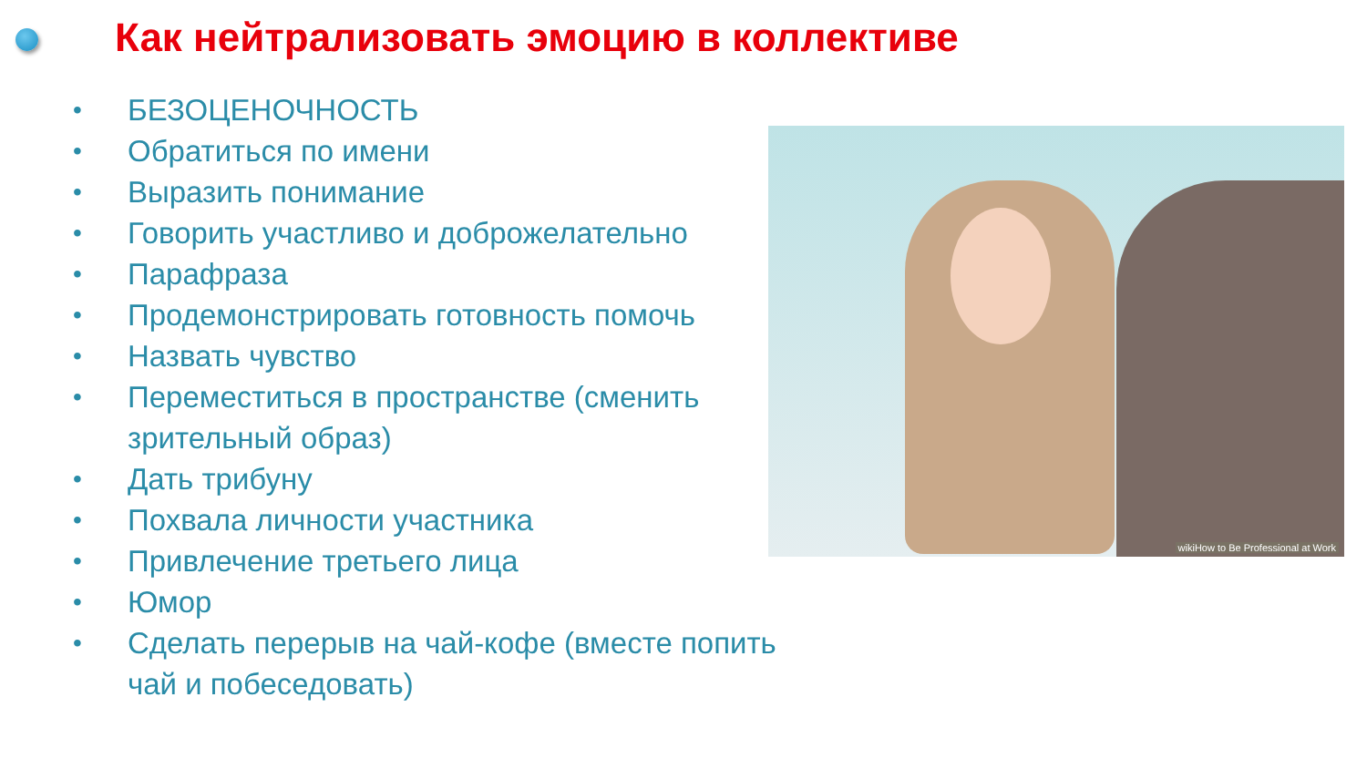Как нейтрализовать эмоцию в коллективе
• БЕЗОЦЕНОЧНОСТЬ
• Обратиться по имени
• Выразить понимание
• Говорить участливо и доброжелательно
• Парафраза
• Продемонстрировать готовность помочь
• Назвать чувство
• Переместиться в пространстве (сменить зрительный образ)
• Дать трибуну
• Похвала личности участника
• Привлечение третьего лица
• Юмор
• Сделать перерыв на чай-кофе (вместе попить чай и побеседовать)
wikiHow to Be Professional at Work